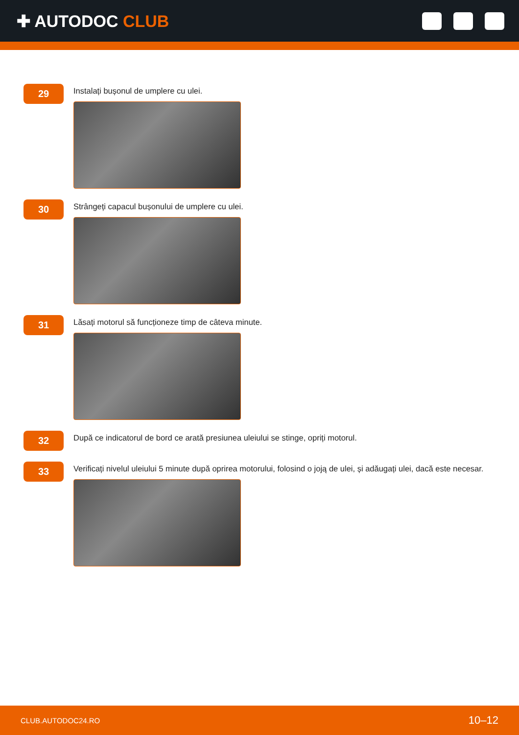✚ AUTODOC CLUB
29
Instalați bușonul de umplere cu ulei.
30
Strângeți capacul bușonului de umplere cu ulei.
31
Lăsați motorul să funcționeze timp de câteva minute.
32
După ce indicatorul de bord ce arată presiunea uleiului se stinge, opriți motorul.
33
Verificați nivelul uleiului 5 minute după oprirea motorului, folosind o joją de ulei, și adăugați ulei, dacă este necesar.
CLUB.AUTODOC24.RO 10–12